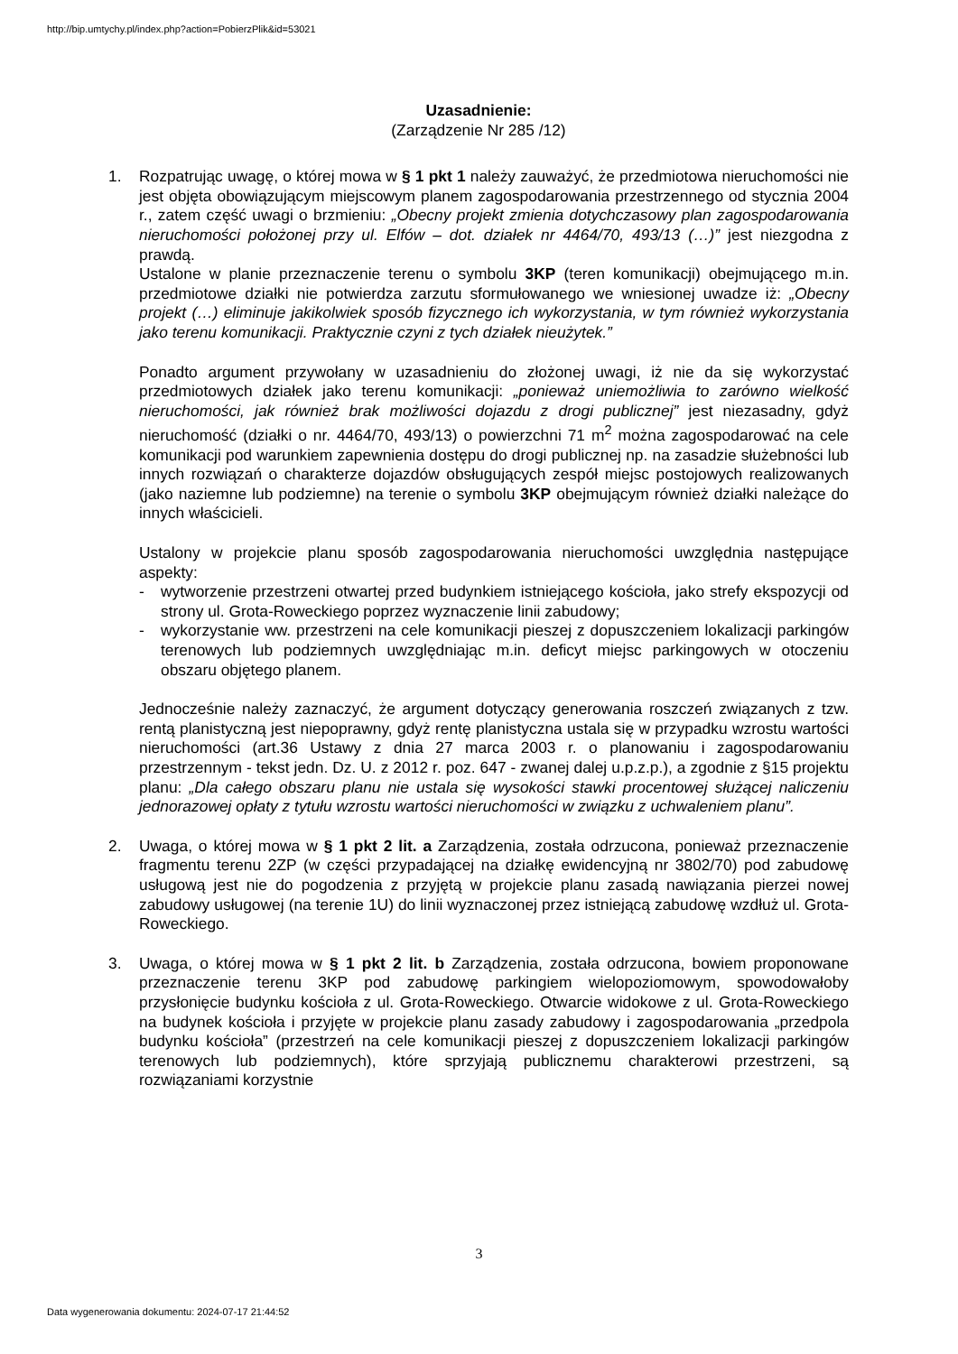http://bip.umtychy.pl/index.php?action=PobierzPlik&id=53021
Uzasadnienie:
(Zarządzenie Nr 285 /12)
1. Rozpatrując uwagę, o której mowa w § 1 pkt 1 należy zauważyć, że przedmiotowa nieruchomości nie jest objęta obowiązującym miejscowym planem zagospodarowania przestrzennego od stycznia 2004 r., zatem część uwagi o brzmieniu: „Obecny projekt zmienia dotychczasowy plan zagospodarowania nieruchomości położonej przy ul. Elfów – dot. działek nr 4464/70, 493/13 (…)” jest niezgodna z prawdą.
Ustalone w planie przeznaczenie terenu o symbolu 3KP (teren komunikacji) obejmującego m.in. przedmiotowe działki nie potwierdza zarzutu sformułowanego we wniesionej uwadze iż: „Obecny projekt (…) eliminuje jakikolwiek sposób fizycznego ich wykorzystania, w tym również wykorzystania jako terenu komunikacji. Praktycznie czyni z tych działek nieużytek.”
Ponadto argument przywołany w uzasadnieniu do złożonej uwagi, iż nie da się wykorzystać przedmiotowych działek jako terenu komunikacji: „ponieważ uniemożliwia to zarówno wielkość nieruchomości, jak również brak możliwości dojazdu z drogi publicznej” jest niezasadny, gdyż nieruchomość (działki o nr. 4464/70, 493/13) o powierzchni 71 m<sup>2</sup> można zagospodarować na cele komunikacji pod warunkiem zapewnienia dostępu do drogi publicznej np. na zasadzie służebności lub innych rozwiązań o charakterze dojazdów obsługujących zespół miejsc postojowych realizowanych (jako naziemne lub podziemne) na terenie o symbolu 3KP obejmującym również działki należące do innych właścicieli.
Ustalony w projekcie planu sposób zagospodarowania nieruchomości uwzględnia następujące aspekty:
- wytworzenie przestrzeni otwartej przed budynkiem istniejącego kościoła, jako strefy ekspozycji od strony ul. Grota-Roweckiego poprzez wyznaczenie linii zabudowy;
- wykorzystanie ww. przestrzeni na cele komunikacji pieszej z dopuszczeniem lokalizacji parkingów terenowych lub podziemnych uwzględniając m.in. deficyt miejsc parkingowych w otoczeniu obszaru objętego planem.
Jednocześnie należy zaznaczyć, że argument dotyczący generowania roszczeń związanych z tzw. rentą planistyczną jest niepoprawny, gdyż rentę planistyczna ustala się w przypadku wzrostu wartości nieruchomości (art.36 Ustawy z dnia 27 marca 2003 r. o planowaniu i zagospodarowaniu przestrzennym - tekst jedn. Dz. U. z 2012 r. poz. 647 - zwanej dalej u.p.z.p.), a zgodnie z §15 projektu planu: „Dla całego obszaru planu nie ustala się wysokości stawki procentowej służącej naliczeniu jednorazowej opłaty z tytułu wzrostu wartości nieruchomości w związku z uchwaleniem planu”.
2. Uwaga, o której mowa w § 1 pkt 2 lit. a Zarządzenia, została odrzucona, ponieważ przeznaczenie fragmentu terenu 2ZP (w części przypadającej na działkę ewidencyjną nr 3802/70) pod zabudowę usługową jest nie do pogodzenia z przyjętą w projekcie planu zasadą nawiązania pierzei nowej zabudowy usługowej (na terenie 1U) do linii wyznaczonej przez istniejącą zabudowę wzdłuż ul. Grota-Roweckiego.
3. Uwaga, o której mowa w § 1 pkt 2 lit. b Zarządzenia, została odrzucona, bowiem proponowane przeznaczenie terenu 3KP pod zabudowę parkingiem wielopoziomowym, spowodowałoby przysłonięcie budynku kościoła z ul. Grota-Roweckiego. Otwarcie widokowe z ul. Grota-Roweckiego na budynek kościoła i przyjęte w projekcie planu zasady zabudowy i zagospodarowania „przedpola budynku kościoła” (przestrzeń na cele komunikacji pieszej z dopuszczeniem lokalizacji parkingów terenowych lub podziemnych), które sprzyjają publicznemu charakterowi przestrzeni, są rozwiązaniami korzystnie
3
Data wygenerowania dokumentu: 2024-07-17 21:44:52